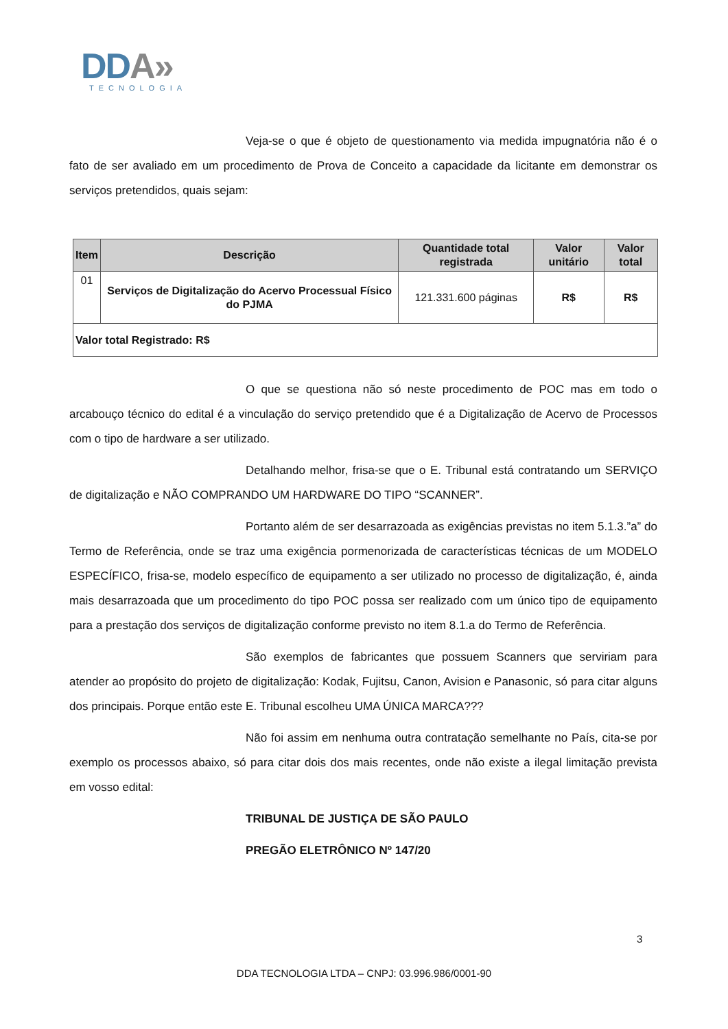DDA»
TECNOLOGIA
Veja-se o que é objeto de questionamento via medida impugnatória não é o fato de ser avaliado em um procedimento de Prova de Conceito a capacidade da licitante em demonstrar os serviços pretendidos, quais sejam:
| Item | Descrição | Quantidade total registrada | Valor unitário | Valor total |
| --- | --- | --- | --- | --- |
| 01 | Serviços de Digitalização do Acervo Processual Físico do PJMA | 121.331.600 páginas | R$ | R$ |
| Valor total Registrado: R$ | | | | |
O que se questiona não só neste procedimento de POC mas em todo o arcabouço técnico do edital é a vinculação do serviço pretendido que é a Digitalização de Acervo de Processos com o tipo de hardware a ser utilizado.
Detalhando melhor, frisa-se que o E. Tribunal está contratando um SERVIÇO de digitalização e NÃO COMPRANDO UM HARDWARE DO TIPO “SCANNER”.
Portanto além de ser desarrazoada as exigências previstas no item 5.1.3.”a” do Termo de Referência, onde se traz uma exigência pormenorizada de características técnicas de um MODELO ESPECÍFICO, frisa-se, modelo específico de equipamento a ser utilizado no processo de digitalização, é, ainda mais desarrazoada que um procedimento do tipo POC possa ser realizado com um único tipo de equipamento para a prestação dos serviços de digitalização conforme previsto no item 8.1.a do Termo de Referência.
São exemplos de fabricantes que possuem Scanners que serviriam para atender ao propósito do projeto de digitalização: Kodak, Fujitsu, Canon, Avision e Panasonic, só para citar alguns dos principais. Porque então este E. Tribunal escolheu UMA ÚNICA MARCA???
Não foi assim em nenhuma outra contratação semelhante no País, cita-se por exemplo os processos abaixo, só para citar dois dos mais recentes, onde não existe a ilegal limitação prevista em vosso edital:
TRIBUNAL DE JUSTIÇA DE SÃO PAULO
PREGÃO ELETRÔNICO Nº 147/20
3
DDA TECNOLOGIA LTDA – CNPJ: 03.996.986/0001-90